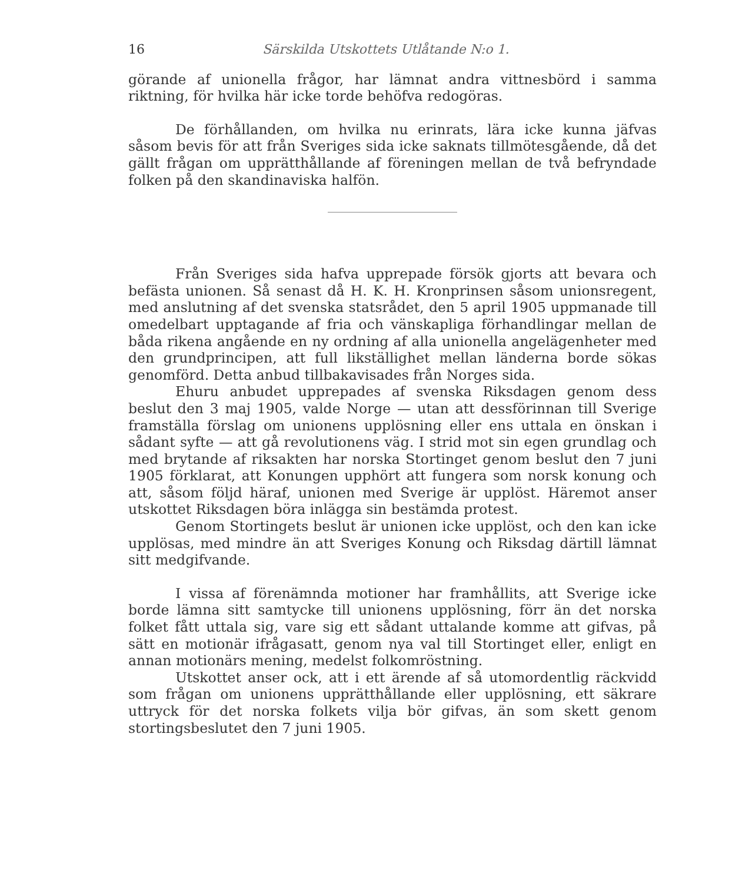16 Särskilda Utskottets Utlåtande N:o 1.
görande af unionella frågor, har lämnat andra vittnesbörd i samma riktning, för hvilka här icke torde behöfva redogöras.
De förhållanden, om hvilka nu erinrats, lära icke kunna jäfvas såsom bevis för att från Sveriges sida icke saknats tillmötesgående, då det gällt frågan om upprätthållande af föreningen mellan de två befryndade folken på den skandinaviska halfön.
Från Sveriges sida hafva upprepade försök gjorts att bevara och befästa unionen. Så senast då H. K. H. Kronprinsen såsom unionsregent, med anslutning af det svenska statsrådet, den 5 april 1905 uppmanade till omedelbart upptagande af fria och vänskapliga förhandlingar mellan de båda rikena angående en ny ordning af alla unionella angelägenheter med den grundprincipen, att full likställighet mellan länderna borde sökas genomförd. Detta anbud tillbakavisades från Norges sida.
Ehuru anbudet upprepades af svenska Riksdagen genom dess beslut den 3 maj 1905, valde Norge — utan att dessförinnan till Sverige framställa förslag om unionens upplösning eller ens uttala en önskan i sådant syfte — att gå revolutionens väg. I strid mot sin egen grundlag och med brytande af riksakten har norska Stortinget genom beslut den 7 juni 1905 förklarat, att Konungen upphört att fungera som norsk konung och att, såsom följd häraf, unionen med Sverige är upplöst. Häremot anser utskottet Riksdagen böra inlägga sin bestämda protest.
Genom Stortingets beslut är unionen icke upplöst, och den kan icke upplösas, med mindre än att Sveriges Konung och Riksdag därtill lämnat sitt medgifvande.
I vissa af förenämnda motioner har framhållits, att Sverige icke borde lämna sitt samtycke till unionens upplösning, förr än det norska folket fått uttala sig, vare sig ett sådant uttalande komme att gifvas, på sätt en motionär ifrågasatt, genom nya val till Stortinget eller, enligt en annan motionärs mening, medelst folkomröstning.
Utskottet anser ock, att i ett ärende af så utomordentlig räckvidd som frågan om unionens upprätthållande eller upplösning, ett säkrare uttryck för det norska folkets vilja bör gifvas, än som skett genom stortingsbeslutet den 7 juni 1905.